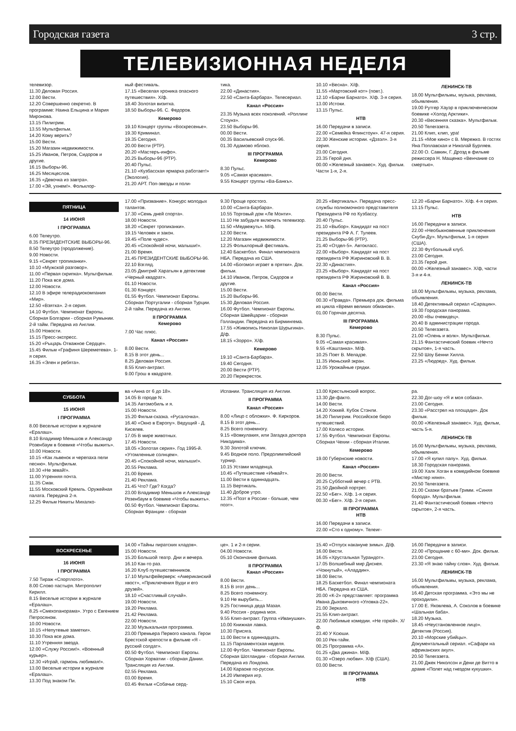Городская газета 3 стр.
ТЕЛЕВИЗИОННАЯ НЕДЕЛЯ
телевизор.
11.30 Деловая Россия.
12.00 Вести.
12.20 Совершенно секретно. В программе: Наина Ельцина и Мария Миронова.
13.15 Пилигрим.
13.55 Мультфильм.
14.20 Кому верить?
15.00 Вести.
15.20 Магазин недвижимости.
15.25 Иванов, Петров, Сидоров и другие.
16.15 Выборы-96.
16.25 Месяцеслов.
16.35 «Девочка из завтра».
17.00 «Эй, ухнем!». Фольклор-
ный фестиваль.
17.15 «Веселая хроника опасного путешествия». Х/ф.
18.40 Золотая визитка.
18.50 Выборы-96. С. Федоров.
Кемерово
19.10 Концерт группы «Воскресенье».
19.30 Криминал.
19.35 Сегодня.
20.00 Вести (РТР).
20.20 «Мастеръ-инфо».
20.25 Выборы-96 (РТР).
20.40 Пульс.
21.10 «Кузбасская ярмарка работает!» (Экология).
21.20 АРТ. Поп-звезды и поли-
тика.
22.00 «Династия».
22.50 «Санта-Барбара». Телесериал.
Канал «Россия»
23.35 Музыка всех поколений. «Роллинг Стоунз».
23.50 Выборы-96.
00.00 Вести.
00.35 Васильевский спуск-96.
01.30 Адамово яблоко.
III ПРОГРАММА
Кемерово
8.30 Пульс.
9.05 «Самая красивая».
9.55 Концерт группы «Ва-Банкъ».
10.10 «Весна». Х/ф.
11.55 «Мартовский кот» (повт.).
12.10 «Барни Барнато». Х/ф. 3-я серия.
13.00 Истоки.
13.15 Пульс.
НТВ
16.00 Передачи в записи.
22.00 «Семейка Флинстоун». 47-я серия.
22.30 Женские истории. «Дэзэл». 3-я серия.
23.00 Сегодня.
23.35 Герой дня.
00.00 «Железный занавес». Худ. фильм. Части 1-я, 2-я.
ЛЕНИНСК-ТВ
18.00 Мультфильмы, музыка, реклама, объявления.
19.00 Рутгер Хауэр в приключенческом боевике «Холод Арктики».
20.30 «Весенняя сказка». Мультфильм.
20.50 Телегазета.
21.00 Клип, клип, ура!
21.15 «Мое кино» с В. Мережко. В гостях Яна Поплавская и Николай Бурляев.
22.00 О. Савкин, Г. Дрозд в фильме режиссера Н. Мащенко «Венчание со смертью».
ПЯТНИЦА
14 ИЮНЯ
I ПРОГРАММА
6.00 Телеутро.
8.35 ПРЕЗИДЕНТСКИЕ ВЫБОРЫ-96.
8.50 Телеутро (продолжение).
9.00 Новости.
9.15 «Секрет тропиканки».
10.10 «Мужской разговор».
11.00 «Первая скрипка». Мультфильм.
11.20 Пока все дома.
12.00 Новости.
12.10 В эфире телерадиокомпания «Мир».
12.50 «Взятка». 2-я серия.
14.10 Футбол. Чемпионат Европы. Сборная Болгарии - сборная Румынии. 2-й тайм. Передача из Англии.
15.00 Новости.
15.15 Пресс-экспресс.
15.20 «Рыцарь Отважное Сердце».
15.45 Фильм «Графиня Шереметева». 1-я серия.
16.35 «Элен и ребята».
17.00 «Призвание». Конкурс молодых талантов.
17.30 «Семь дней спорта».
18.00 Новости.
18.20 «Секрет тропиканки».
19.15 Человек и закон.
19.45 «Поле чудес».
20.45 «Спокойной ночи, малыши!».
21.00 Время.
21.45 ПРЕЗИДЕНТСКИЕ ВЫБОРЫ-96.
22.10 Взгляд.
23.05 Дмитрий Харатьян в детективе «Черный квадрат».
01.10 Новости.
01.30 Концерт.
01.55 Футбол. Чемпионат Европы. Сборная Португалии - сборная Турции. 2-й тайм. Передача из Англии.
II ПРОГРАММА
Кемерово
7.00 Час плюс.
Канал «Россия»
8.00 Вести.
8.15 В этот день...
8.25 Деловая Россия.
8.55 Клип-антракт.
9.00 Грош в квадрате.
9.30 Проще простого.
10.00 «Санта-Барбара».
10.55 Торговый дом «Ле Монти».
11.10 Не забудьте включить телевизор.
11.50 «Медвежуть». М/ф.
12.00 Вести.
12.20 Магазин недвижимости.
12.25 Фольклорный фестиваль.
12.40 Баскетбол. Финал чемпионата НБА. Передача из США.
14.00 «Богомол играет в прятки». Док. фильм.
14.10 Иванов, Петров, Сидоров и другие.
15.00 Вести.
15.20 Выборы-96.
15.30 Деловая Россия.
16.00 Футбол. Чемпионат Европы. Сборная Швейцарии - сборная Голландии. Передача из Бирмингема.
17.55 «Живопись Николая Шурыгина». Д/ф.
18.15 «Зорро». Х/ф.
Кемерово
19.10 «Санта-Барбара».
19.40 Сегодня.
20.00 Вести (РТР).
20.20 Перекресток.
20.25 «Вертикаль». Передача пресс-службы полномочного представителя Президента РФ по Кузбассу.
20.40 Пульс.
21.10 «Выбор». Кандидат на пост президента РФ А. Г. Тулеев.
21.25 Выборы-96 (РТР).
21.40 «Отдел-5». Автокласс.
22.00 «Выбор». Кандидат на пост президента РФ Жириновский В. В.
22.30 «Династия».
23.25 «Выбор». Кандидат на пост президента РФ Жириновский В. В.
Канал «Россия»
00.00 Вести.
00.30 «Правда». Премьера док. фильма из цикла «Время великих обманов».
01.00 Горячая десятка.
III ПРОГРАММА
Кемерово
8.30 Пульс.
9.05 «Самая красивая».
9.55 «Каштанка». М/ф.
10.25 Поет В. Меладзе.
11.35 Июньский экран.
12.05 Урожайные грядки.
12.20 «Барни Барнато». Х/ф. 4-я серия.
13.15 Пульс.
НТВ
16.00 Передачи в записи.
22.00 «Необыкновенные приключения Скуби-Ду». Мультфильм, 1-я серия (США).
22.30 Футбольный клуб.
23.00 Сегодня.
23.35 Герой дня.
00.00 «Железный занавес». Х/ф, части 3-я и 4-я.
ЛЕНИНСК-ТВ
18.00 Мультфильмы, музыка, реклама, объявления.
18.40 Детективный сериал «Сарацин».
19.30 Городская панорама.
20.00 «Вы очевидец».
20.40 В администрации города.
20.50 Телегазета.
21.00 «Олень и волк». Мультфильм.
21.15 Фантастический боевик «Нечто скрытое», 1-я часть.
22.50 Шоу Бенни Хилла.
23.25 «Людоед». Худ. фильм.
СУББОТА
15 ИЮНЯ
I ПРОГРАММА
8.00 Веселые истории в журнале «Ералаш».
8.10 Владимир Меньшов и Александр Розенбаум в боевике «Чтобы выжить».
10.00 Новости.
10.15 «Как львенок и черепаха пели песню». Мультфильм.
10.30 «Не зевай!».
11.00 Утренняя почта.
11.35 Смак.
11.55 Московский Кремль. Оружейная палата. Передача 2-я.
12.25 Фильм Никиты Михалко-
ва «Анна от 6 до 18».
14.05 В городе N.
14.35 Автомобиль и я.
15.00 Новости.
15.20 Фильм-сказка. «Русалочка».
16.40 «Окно в Европу». Ведущий - Д. Киселев.
17.05 В мире животных.
17.45 Новости.
18.05 «Золотая серия». Год 1995-й. «Утомленные солнцем».
20.45 «Спокойной ночи, малыши!».
20.55 Реклама.
21.00 Время.
21.40 Реклама.
21.45 Что? Где? Когда?
23.00 Владимир Меньшов и Александр Розенбаум в боевике «Чтобы выжить».
00.50 Футбол. Чемпионат Европы. Сборная Франции - сборная
Испании. Трансляция из Англии.
II ПРОГРАММА
Канал «Россия»
8.00 «Лицо с обложки». Ф. Киркоров.
8.15 В этот день...
8.25 Всего понемногу.
9.15 «Вовкулакия, или Загадка доктора Никодима».
9.30 Золотой ключик.
9.45 Водное поло. Предолимпийский турнир.
10.15 Устами младенца.
10.45 «Путешествие «Инвайт».
11.00 Вести в одиннадцать.
11.15 Вертикаль.
11.40 Доброе утро.
12.35 «Поэт в России - больше, чем поэт».
13.00 Крестьянский вопрос.
13.30 Де-факто.
14.00 Вести.
14.20 Хоккей. Кубок Стэнли.
16.20 Пилигрим. Российское бюро путешествий.
17.00 Колесо истории.
17.55 Футбол. Чемпионат Европы. Сборная Чехии - сборная Италии.
Кемерово
19.00 Губернские новости.
Канал «Россия»
20.00 Вести.
20.25 Субботний вечер с РТВ.
21.50 Двойной портрет.
22.50 «Бег». Х/ф. 1-я серия.
00.30 «Бег». Х/ф. 2-я серия.
III ПРОГРАММА
НТВ
16.00 Передачи в записи.
22.00 «Сто к одному». Телеиг-
ра.
22.30 Дог-шоу «Я и моя собака».
23.00 Сегодня.
23.30 «Расстрел на площади». Док фильм.
00.00 «Железный занавес». Худ. фильм, часть 5-я.
ЛЕНИНСК-ТВ
16.00 Мультфильмы, музыка, реклама, объявления.
17.00 «Я купил папу». Худ. фильм.
18.30 Городская панорама.
19.00 Халк Хоган в комедийном боевике «Мистер няня».
20.50 Телегазета.
21.00 Сказки братьев Гримм. «Синяя борода». Мультфильм.
21.40 Фантастический боевик «Нечто скрытое», 2-я часть.
ВОСКРЕСЕНЬЕ
16 ИЮНЯ
I ПРОГРАММА
7.50 Тираж «Спортлото».
8.00 Слово пастыря. Митрополит Кирилл.
8.15 Веселые истории в журнале «Ералаш».
8.25 «Смехопанорама». Утро с Евгением Петросяном.
10.00 Новости.
10.15 «Непутевые заметки».
10.30 Пока все дома.
11.10 Утренняя звезда.
12.00 «Служу России!». «Военный курьер».
12.30 «Играй, гармонь любимая!».
13.00 Веселые истории в журнале «Ералаш».
13.30 Под знаком Пи.
14.00 «Тайны пиратских кладов».
15.00 Новости.
15.20 Большой театр. Дни и вечера.
16.10 Как-то раз.
16.20 Клуб путешественников.
17.10 Мультфейерверк: «Американский хвост», «Приключения Вуди и его друзей».
18.10 «Счастливый случай».
19.00 Новости.
19.20 Реклама.
21.42 Реклама.
22.00 Новости.
22.30 Музыкальная программа.
23.00 Премьера Первого канала. Герои Брестской крепости в фильме «Я - русский солдат».
00.50 Футбол. Чемпионат Европы. Сборная Хорватии - сборная Дании. Трансляция из Англии.
02.55 Реклама.
03.00 Время.
03.45 Фильм «Собачье серд-
це». 1 и 2-я серии.
04.00 Новости.
05.10 Окончание фильма.
II ПРОГРАММА
Канал «Россия»
8.00 Вести.
8.15 В этот день...
8.25 Всего понемногу.
9.10 Не вырубить...
9.25 Гостиница деда Мазая.
9.40 Россия - родина моя.
9.55 Клип-антракт. Группа «Иванушки».
10.00 Книжная лавка.
10.30 Присяга.
11.00 Вести в одиннадцать.
11.15 Парламентская неделя.
12.00 Футбол. Чемпионат Европы. Сборная Шотландии - сборная Англии. Передача из Лондона.
14.00 Караоке по-русски.
14.20 Империя игр.
15.10 Своя игра.
15.40 «Отпуск накануне зимы». Д/ф.
16.00 Вести.
16.05 «Хрустальная Турандот».
17.05 Волшебный мир Диснея. «Чокнутый», «Аладдин».
18.00 Вести.
18.25 Баскетбол. Финал чемпионата НБА. Передача из США.
20.00 «К-2» представляет: программа Ивана Дыховичного «Уловка-22».
21.00 Зеркало.
21.55 Клип-антракт.
22.00 Любимые комедии. «Не горюй». Х/ф.
23.40 У Ксюши.
00.10 Рек-тайм.
00.25 Программа «А».
01.25 «Два джина». М/ф.
01.30 «Озеро любви». Х/ф (США).
03.00 Вести.
III ПРОГРАММА
НТВ
16.00 Передачи в записи.
22.00 «Прощание с 60-ми». Док. фильм.
23.00 Сегодня.
23.30 «Я знаю тайну слов». Худ. фильм.
ЛЕНИНСК-ТВ
16.00 Мультфильмы, музыка, реклама, объявления.
16.40 Детская программа. «Это мы не проходили».
17.00 Е. Яковлева, А. Соколов в боевике «Шальная баба».
18.20 Музыка.
18.45 «Неустановленное лицо». Детектив (Россия).
20.10 «Морские убийцы». Документальный сериал. «Сафари на африканских акул».
20.50 Телегазета.
21.00 Джек Николсон и Дени де Витто в драме «Полет над гнездом кукушки».